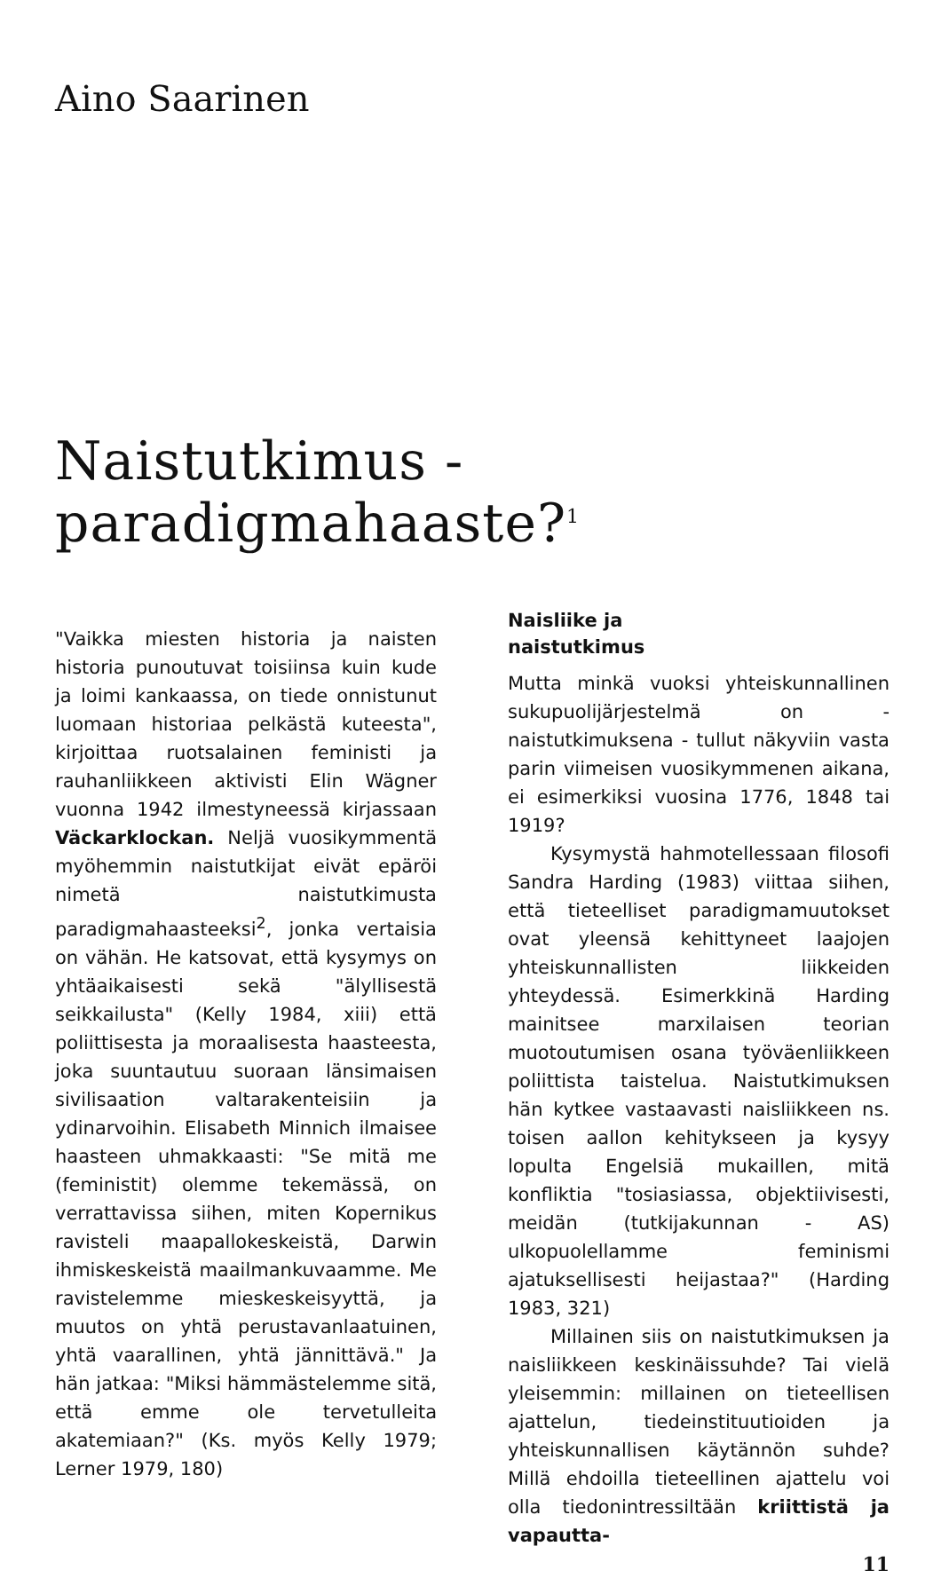Aino Saarinen
Naistutkimus - paradigmahaaste?<sup>1</sup>
"Vaikka miesten historia ja naisten historia punoutuvat toisiinsa kuin kude ja loimi kankaassa, on tiede onnistunut luomaan historiaa pelkästä kuteesta", kirjoittaa ruotsalainen feministi ja rauhanliikkeen aktivisti Elin Wägner vuonna 1942 ilmestyneessä kirjassaan Väckarklockan. Neljä vuosikymmentä myöhemmin naistutkijat eivät epäröi nimetä naistutkimusta paradigmahaasteeksi<sup>2</sup>, jonka vertaisia on vähän. He katsovat, että kysymys on yhtäaikaisesti sekä "älyllisestä seikkailusta" (Kelly 1984, xiii) että poliittisesta ja moraalisesta haasteesta, joka suuntautuu suoraan länsimaisen sivilisaation valtarakenteisiin ja ydinarvoihin. Elisabeth Minnich ilmaisee haasteen uhmakkaasti: "Se mitä me (feministit) olemme tekemässä, on verrattavissa siihen, miten Kopernikus ravisteli maapallokeskeistä, Darwin ihmiskeskeistä maailmankuvaamme. Me ravistelemme mieskeskeisyyttä, ja muutos on yhtä perustavanlaatuinen, yhtä vaarallinen, yhtä jännittävä." Ja hän jatkaa: "Miksi hämmästelemme sitä, että emme ole tervetulleita akatemiaan?" (Ks. myös Kelly 1979; Lerner 1979, 180)
Naisliike ja
naistutkimus
Mutta minkä vuoksi yhteiskunnallinen sukupuolijärjestelmä on - naistutkimuksena - tullut näkyviin vasta parin viimeisen vuosikymmenen aikana, ei esimerkiksi vuosina 1776, 1848 tai 1919?
Kysymystä hahmotellessaan filosofi Sandra Harding (1983) viittaa siihen, että tieteelliset paradigmamuutokset ovat yleensä kehittyneet laajojen yhteiskunnallisten liikkeiden yhteydessä. Esimerkkinä Harding mainitsee marxilaisen teorian muotoutumisen osana työväenliikkeen poliittista taistelua. Naistutkimuksen hän kytkee vastaavasti naisliikkeen ns. toisen aallon kehitykseen ja kysyy lopulta Engelsiä mukaillen, mitä konfliktia "tosiasiassa, objektiivisesti, meidän (tutkijakunnan - AS) ulkopuolellamme feminismi ajatuksellisesti heijastaa?" (Harding 1983, 321)
Millainen siis on naistutkimuksen ja naisliikkeen keskinäissuhde? Tai vielä yleisemmin: millainen on tieteellisen ajattelun, tiedeinstituutioiden ja yhteiskunnallisen käytännön suhde? Millä ehdoilla tieteellinen ajattelu voi olla tiedonintressiltään kriittistä ja vapautta-
11